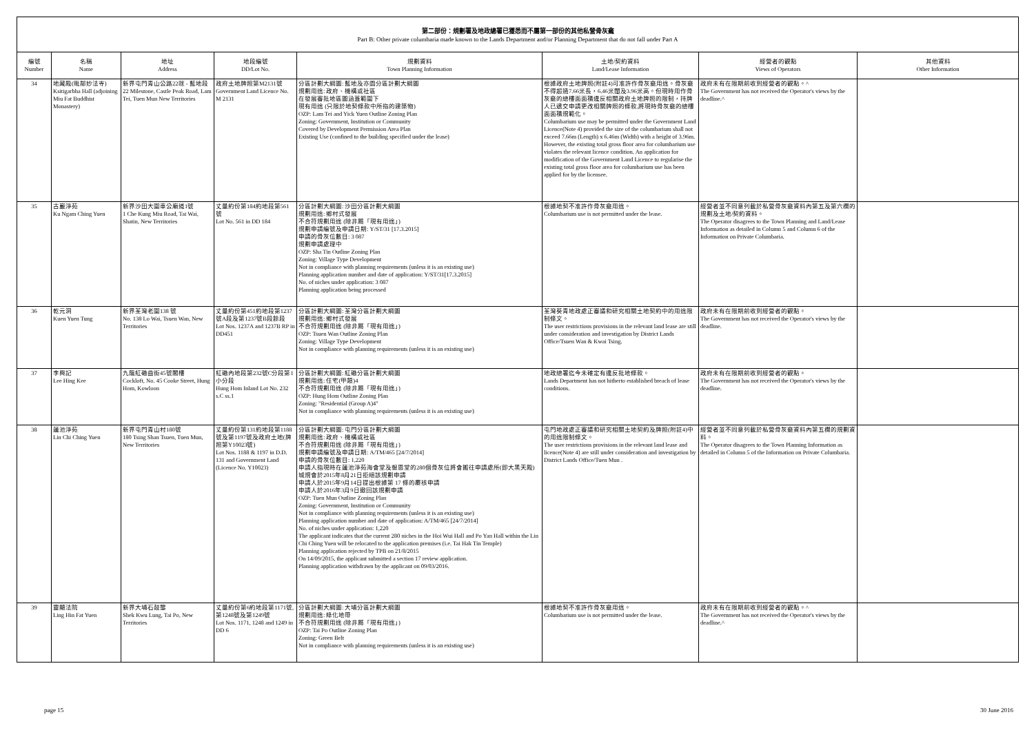第二部份：規劃署及地政總署已獲悉而不屬第一部份的其他私營骨灰龕
Part B: Other private columbaria made known to the Lands Department and/or Planning Department that do not fall under Part A
| 編號 Number | 名稱 Name | 地址 Address | 地段編號 DD/Lot No. | 規劃資料 Town Planning Information | 土地/契約資料 Land/Lease Information | 經營者的觀點 Views of Operators | 其他資料 Other Information |
| --- | --- | --- | --- | --- | --- | --- | --- |
| 34 | 地藏殿(毗鄰妙法寺) Ksitigarbha Hall (adjoining Miu Fat Buddhist Monastery) | 新界屯門青山公路22咪 - 藍地段 22 Milestone, Castle Peak Road, Lam Tei, Tuen Mun New Territories | 政府土地牌照第M2131號 Government Land Licence No. M 2131 | 分區計劃大綱圖: 藍地及亦園分區計劃大綱圖 規劃用途: 政府、機構或社區 在發展審批地區圖涵蓋範圍下 現有用途 (只限於地契條款中所指的建築物) OZP: Lam Tei and Yick Yuen Outline Zoning Plan Zoning: Government, Institution or Community Covered by Development Permission Area Plan Existing Use (confined to the building specified under the lease) | 根據政府土地牌照(附註4)可准許作骨灰龕用途。骨灰龕不得超過7.66米長，6.46米闊及3.96米高。但現時用作骨灰龕的總樓面面積違反相關政府土地牌照的限制，持牌人已遞交申請更改相關牌照的條款,將現時骨灰龕的總樓面面積規範化。 Columbarium use may be permitted under the Government Land Licence(Note 4) provided the size of the columbarium shall not exceed 7.66m (Length) x 6.46m (Width) with a height of 3.96m. However, the existing total gross floor area for columbarium use violates the relevant licence condition. An application for modification of the Government Land Licence to regularise the existing total gross floor area for columbarium use has been applied for by the licensee. | 政府未有在限期前收到經營者的觀點。^ The Government has not received the Operator's views by the deadline.^ | |
| 35 | 古巖淨苑 Ku Ngam Ching Yuen | 新界沙田大圍車公廟道1號 1 Che Kung Miu Road, Tai Wai, Shatin, New Territories | 丈量約份第184約地段第561號 Lot No. 561 in DD 184 | 分區計劃大綱圖: 沙田分區計劃大綱圖 規劃用途: 鄉村式發展 不合符規劃用途 (除非屬「現有用途」) 規劃申請編號及申請日期: Y/ST/31 [17.3.2015] 申請的骨灰位數目: 3 087 規劃申請處理中 OZP: Sha Tin Outline Zoning Plan Zoning: Village Type Development Not in compliance with planning requirements (unless it is an existing use) Planning application number and date of application: Y/ST/31[17.3.2015] No. of niches under application: 3 087 Planning application being processed | 根據地契不准許作骨灰龕用途。 Columbarium use is not permitted under the lease. | 經營者並不同意列載於私營骨灰龕資料內第五及第六欄的規劃及土地/契約資料。 The Operator disagrees to the Town Planning and Land/Lease Information as detailed in Column 5 and Column 6 of the Information on Private Columbaria. | |
| 36 | 乾元洞 Kuen Yuen Tung | 新界荃灣老圍138 號 No. 138 Lo Wai, Tsuen Wan, New Territories | 丈量約份第451約地段第1237號A段及第1237號B段餘段 Lot Nos. 1237A and 1237B RP in DD451 | 分區計劃大綱圖: 荃灣分區計劃大綱圖 規劃用途: 鄉村式發展 不合符規劃用途 (除非屬「現有用途」) OZP: Tsuen Wan Outline Zoning Plan Zoning: Village Type Development Not in compliance with planning requirements (unless it is an existing use) | 荃灣葵青地政處正審議和研究相關土地契約中的用途限制條文。 The user restrictions provisions in the relevant land lease are still under consideration and investigation by District Lands Office/Tsuen Wan & Kwai Tsing. | 政府未有在限期前收到經營者的觀點。 The Government has not received the Operator's views by the deadline. | |
| 37 | 李興記 Lee Hing Kee | 九龍紅磡曲街45號閣樓 Cockloft, No. 45 Cooke Street, Hung Hom, Kowloon | 紅磡內地段第232號C分段第1小分段 Hung Hom Inland Lot No. 232 s.C ss.1 | 分區計劃大綱圖: 紅磡分區計劃大綱圖 規劃用途: 住宅(甲類)4 不合符規劃用途 (除非屬「現有用途」) OZP: Hung Hom Outline Zoning Plan Zoning: "Residential (Group A)4" Not in compliance with planning requirements (unless it is an existing use) | 地政總署迄今未確定有違反批地條款。 Lands Department has not hitherto established breach of lease conditions. | 政府未有在限期前收到經營者的觀點。 The Government has not received the Operator's views by the deadline. | |
| 38 | 蓮池淨苑 Lin Chi Ching Yuen | 新界屯門青山村180號 180 Tsing Shan Tsuen, Tuen Mun, New Territories | 丈量約份第131約地段第1188號及第1197號及政府土地(牌照第Y10023號) Lot Nos. 1188 & 1197 in D.D. 131 and Government Land (Licence No. Y10023) | 分區計劃大綱圖: 屯門分區計劃大綱圖 規劃用途: 政府、機構或社區 不合符規劃用途 (除非屬「現有用途」) 規劃申請編號及申請日期: A/TM/465 [24/7/2014] 申請的骨灰位數目: 1,220 申請人指現時在蓮池淨苑海會堂及報恩堂的280個骨灰位將會搬往申請處所(即大黑天殿) 城規會於2015年8月21日拒絕該規劃申請 申請人於2015年9月14日提出根據第 17 條的覆核申請 申請人於2016年3月9日撤回該規劃申請 OZP: Tuen Mun Outline Zoning Plan Zoning: Government, Institution or Community Not in compliance with planning requirements (unless it is an existing use) Planning application number and date of application: A/TM/465 [24/7/2014] No. of niches under application: 1,220 The applicant indicates that the current 280 niches in the Hoi Wui Hall and Po Yan Hall within the Lin Chi Ching Yuen will be relocated to the application premises (i.e. Tai Hak Tin Temple) Planning application rejected by TPB on 21/8/2015 On 14/09/2015, the applicant submitted a section 17 review application. Planning application withdrawn by the applicant on 09/03/2016. | 屯門地政處正審議和研究相關土地契約及牌照(附註4)中的用途限制條文。 The user restrictions provisions in the relevant land lease and licence(Note 4) are still under consideration and investigation by District Lands Office/Tuen Mun . | 經營者並不同意列載於私營骨灰龕資料內第五欄的規劃資料。 The Operator disagrees to the Town Planning Information as detailed in Column 5 of the Information on Private Columbaria. | |
| 39 | 靈顯法院 Ling Hin Fat Yuen | 新界大埔石鼓壟 Shek Kwu Lung, Tai Po, New Territories | 丈量約份第6約地段第1171號,第1248號及第1249號 Lot Nos. 1171, 1248 and 1249 in DD 6 | 分區計劃大綱圖: 大埔分區計劃大綱圖 規劃用途: 綠化地帶 不合符規劃用途 (除非屬「現有用途」) OZP: Tai Po Outline Zoning Plan Zoning: Green Belt Not in compliance with planning requirements (unless it is an existing use) | 根據地契不准許作骨灰龕用途。 Columbarium use is not permitted under the lease. | 政府未有在限期前收到經營者的觀點。^ The Government has not received the Operator's views by the deadline.^ | |
page 15 30 June 2016